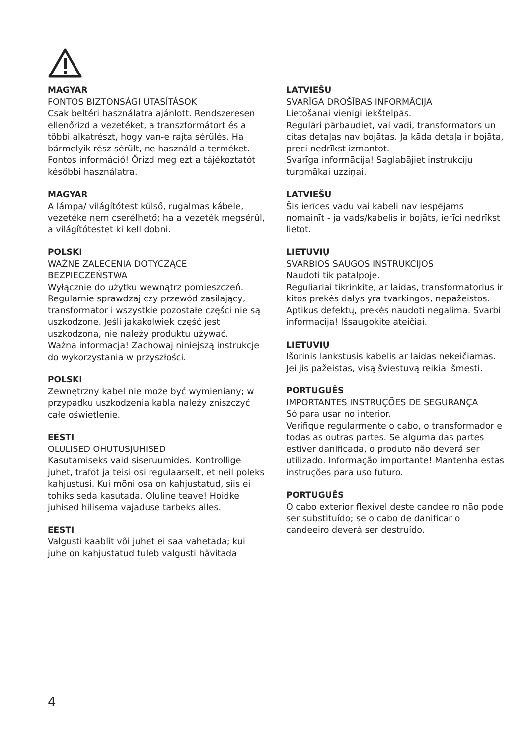MAGYAR
FONTOS BIZTONSÁGI UTASÍTÁSOK
Csak beltéri használatra ajánlott. Rendszeresen ellenőrizd a vezetéket, a transzformátort és a többi alkatrészt, hogy van-e rajta sérülés. Ha bármelyik rész sérült, ne használd a terméket. Fontos információ! Őrizd meg ezt a tájékoztatót későbbi használatra.
MAGYAR
A lámpa/ világítótest külső, rugalmas kábele, vezetéke nem cserélhető; ha a vezeték megsérül, a világítótestet ki kell dobni.
POLSKI
WAŻNE ZALECENIA DOTYCZĄCE BEZPIECZEŃSTWA
Wyłącznie do użytku wewnątrz pomieszczeń.
Regularnie sprawdzaj czy przewód zasilający, transformator i wszystkie pozostałe części nie są uszkodzone. Jeśli jakakolwiek część jest uszkodzona, nie należy produktu używać.
Ważna informacja! Zachowaj niniejszą instrukcje do wykorzystania w przyszłości.
POLSKI
Zewnętrzny kabel nie może być wymieniany; w przypadku uszkodzenia kabla należy zniszczyć całe oświetlenie.
EESTI
OLULISED OHUTUSJUHISED
Kasutamiseks vaid siseruumides. Kontrollige juhet, trafot ja teisi osi regulaarselt, et neil poleks kahjustusi. Kui mõni osa on kahjustatud, siis ei tohiks seda kasutada. Oluline teave! Hoidke juhised hilisema vajaduse tarbeks alles.
EESTI
Valgusti kaablit või juhet ei saa vahetada; kui juhe on kahjustatud tuleb valgusti hävitada
LATVIEŠU
SVARĪGA DROŠĪBAS INFORMĀCIJA
Lietošanai vienīgi iekštelpās.
Regulāri pārbaudiet, vai vadi, transformators un citas detaļas nav bojātas. Ja kāda detaļa ir bojāta, preci nedrīkst izmantot.
Svarīga informācija! Saglabājiet instrukciju turpmākai uzziņai.
LATVIEŠU
Šīs ierīces vadu vai kabeli nav iespējams nomainīt - ja vads/kabelis ir bojāts, ierīci nedrīkst lietot.
LIETUVIŲ
SVARBIOS SAUGOS INSTRUKCIJOS
Naudoti tik patalpoje.
Reguliariai tikrinkite, ar laidas, transformatorius ir kitos prekės dalys yra tvarkingos, nepažeistos. Aptikus defektų, prekės naudoti negalima. Svarbi informacija! Išsaugokite ateičiai.
LIETUVIŲ
Išorinis lankstusis kabelis ar laidas nekeičiamas. Jei jis pažeistas, visą šviestuvą reikia išmesti.
PORTUGUÊS
IMPORTANTES INSTRUÇÕES DE SEGURANÇA
Só para usar no interior.
Verifique regularmente o cabo, o transformador e todas as outras partes. Se alguma das partes estiver danificada, o produto não deverá ser utilizado. Informação importante! Mantenha estas instruções para uso futuro.
PORTUGUÊS
O cabo exterior flexível deste candeeiro não pode ser substituído; se o cabo de danificar o candeeiro deverá ser destruído.
4